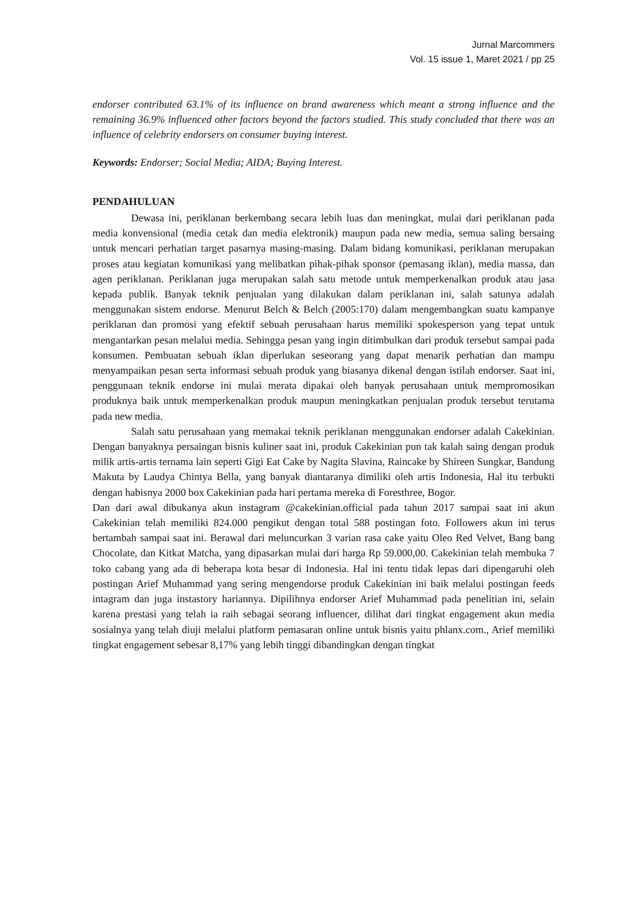Jurnal Marcommers
Vol. 15 issue 1, Maret 2021 / pp 25
endorser contributed 63.1% of its influence on brand awareness which meant a strong influence and the remaining 36.9% influenced other factors beyond the factors studied. This study concluded that there was an influence of celebrity endorsers on consumer buying interest.
Keywords: Endorser; Social Media; AIDA; Buying Interest.
PENDAHULUAN
Dewasa ini, periklanan berkembang secara lebih luas dan meningkat, mulai dari periklanan pada media konvensional (media cetak dan media elektronik) maupun pada new media, semua saling bersaing untuk mencari perhatian target pasarnya masing-masing. Dalam bidang komunikasi, periklanan merupakan proses atau kegiatan komunikasi yang melibatkan pihak-pihak sponsor (pemasang iklan), media massa, dan agen periklanan. Periklanan juga merupakan salah satu metode untuk memperkenalkan produk atau jasa kepada publik. Banyak teknik penjualan yang dilakukan dalam periklanan ini, salah satunya adalah menggunakan sistem endorse. Menurut Belch & Belch (2005:170) dalam mengembangkan suatu kampanye periklanan dan promosi yang efektif sebuah perusahaan harus memiliki spokesperson yang tepat untuk mengantarkan pesan melalui media. Sehingga pesan yang ingin ditimbulkan dari produk tersebut sampai pada konsumen. Pembuatan sebuah iklan diperlukan seseorang yang dapat menarik perhatian dan mampu menyampaikan pesan serta informasi sebuah produk yang biasanya dikenal dengan istilah endorser. Saat ini, penggunaan teknik endorse ini mulai merata dipakai oleh banyak perusahaan untuk mempromosikan produknya baik untuk memperkenalkan produk maupun meningkatkan penjualan produk tersebut terutama pada new media.
Salah satu perusahaan yang memakai teknik periklanan menggunakan endorser adalah Cakekinian. Dengan banyaknya persaingan bisnis kuliner saat ini, produk Cakekinian pun tak kalah saing dengan produk milik artis-artis ternama lain seperti Gigi Eat Cake by Nagita Slavina, Raincake by Shireen Sungkar, Bandung Makuta by Laudya Chintya Bella, yang banyak diantaranya dimiliki oleh artis Indonesia, Hal itu terbukti dengan habisnya 2000 box Cakekinian pada hari pertama mereka di Foresthree, Bogor.
Dan dari awal dibukanya akun instagram @cakekinian.official pada tahun 2017 sampai saat ini akun Cakekinian telah memiliki 824.000 pengikut dengan total 588 postingan foto. Followers akun ini terus bertambah sampai saat ini. Berawal dari meluncurkan 3 varian rasa cake yaitu Oleo Red Velvet, Bang bang Chocolate, dan Kitkat Matcha, yang dipasarkan mulai dari harga Rp 59.000,00. Cakekinian telah membuka 7 toko cabang yang ada di beberapa kota besar di Indonesia. Hal ini tentu tidak lepas dari dipengaruhi oleh postingan Arief Muhammad yang sering mengendorse produk Cakekinian ini baik melalui postingan feeds intagram dan juga instastory hariannya. Dipilihnya endorser Arief Muhammad pada penelitian ini, selain karena prestasi yang telah ia raih sebagai seorang influencer, dilihat dari tingkat engagement akun media sosialnya yang telah diuji melalui platform pemasaran online untuk bisnis yaitu phlanx.com., Arief memiliki tingkat engagement sebesar 8,17% yang lebih tinggi dibandingkan dengan tingkat